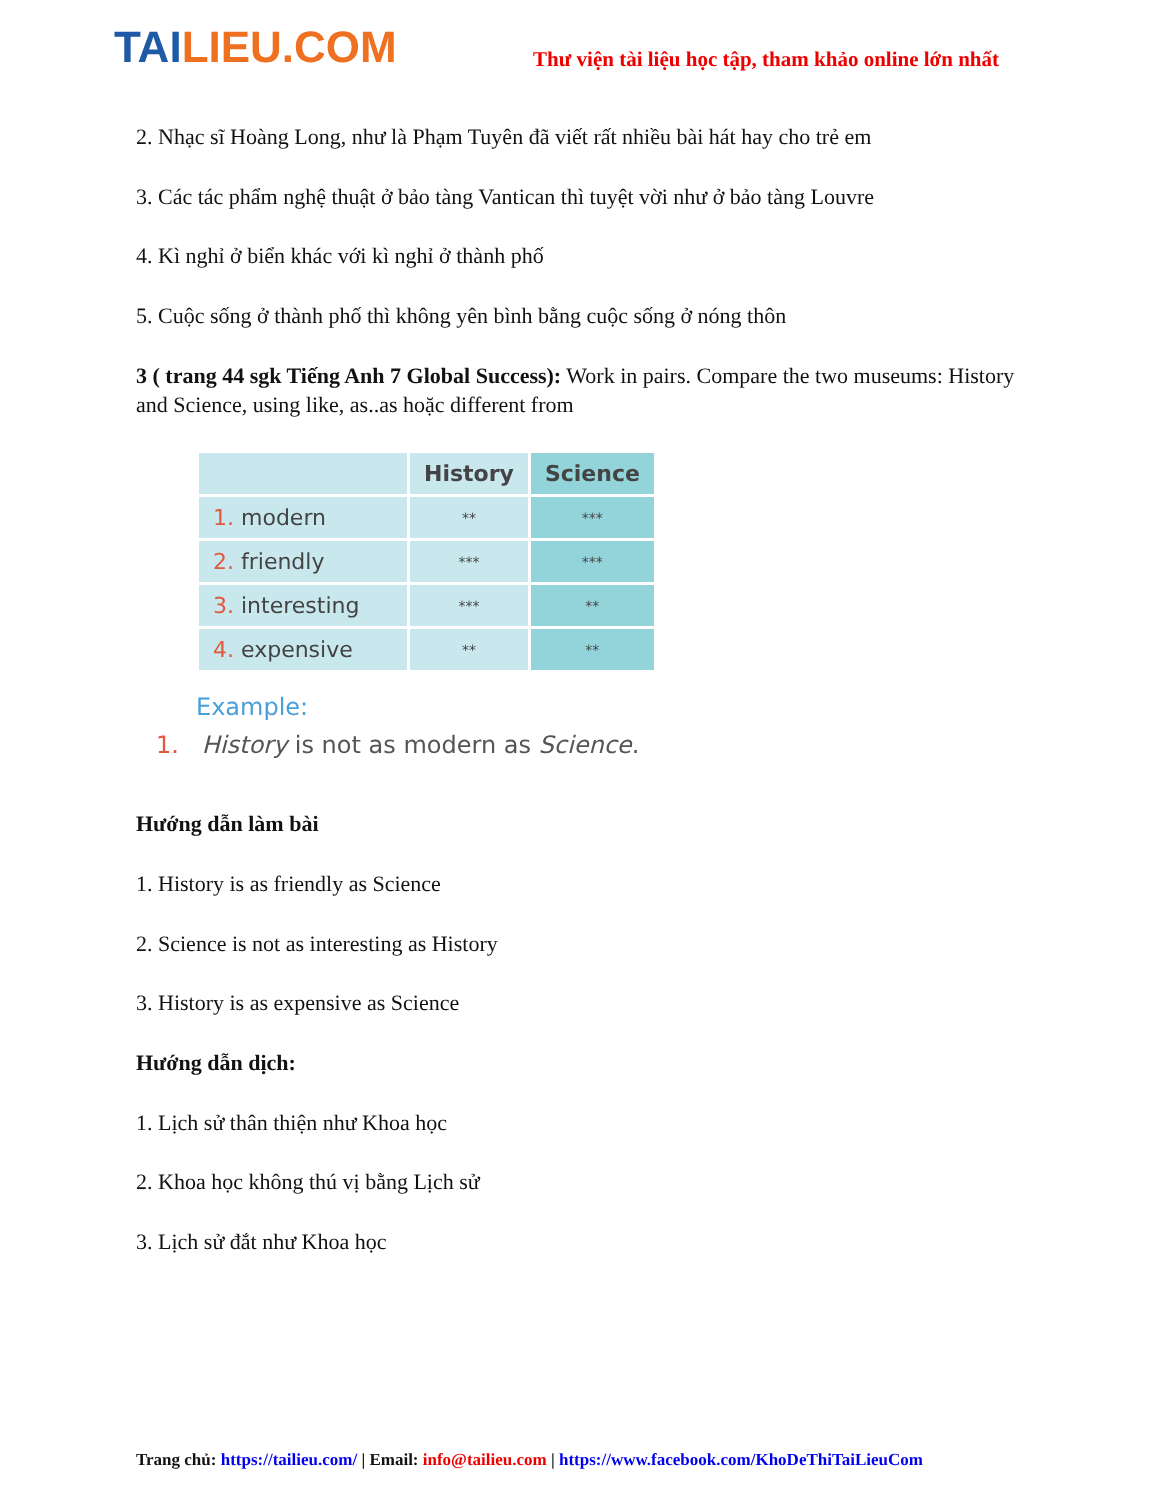TAILIEU.COM
Thư viện tài liệu học tập, tham khảo online lớn nhất
2. Nhạc sĩ Hoàng Long, như là Phạm Tuyên đã viết rất nhiều bài hát hay cho trẻ em
3. Các tác phẩm nghệ thuật ở bảo tàng Vantican thì tuyệt vời như ở bảo tàng Louvre
4. Kì nghỉ ở biển khác với kì nghỉ ở thành phố
5. Cuộc sống ở thành phố thì không yên bình bằng cuộc sống ở nóng thôn
3 ( trang 44 sgk Tiếng Anh 7 Global Success): Work in pairs. Compare the two museums: History and Science, using like, as..as hoặc different from
| | History | Science |
| --- | --- | --- |
| 1. modern | ** | *** |
| 2. friendly | *** | *** |
| 3. interesting | *** | ** |
| 4. expensive | ** | ** |
Example:
1. History is not as modern as Science.
Hướng dẫn làm bài
1. History is as friendly as Science
2. Science is not as interesting as History
3. History is as expensive as Science
Hướng dẫn dịch:
1. Lịch sử thân thiện như Khoa học
2. Khoa học không thú vị bằng Lịch sử
3. Lịch sử đắt như Khoa học
Trang chủ: https://tailieu.com/ | Email: info@tailieu.com | https://www.facebook.com/KhoDeThiTaiLieuCom